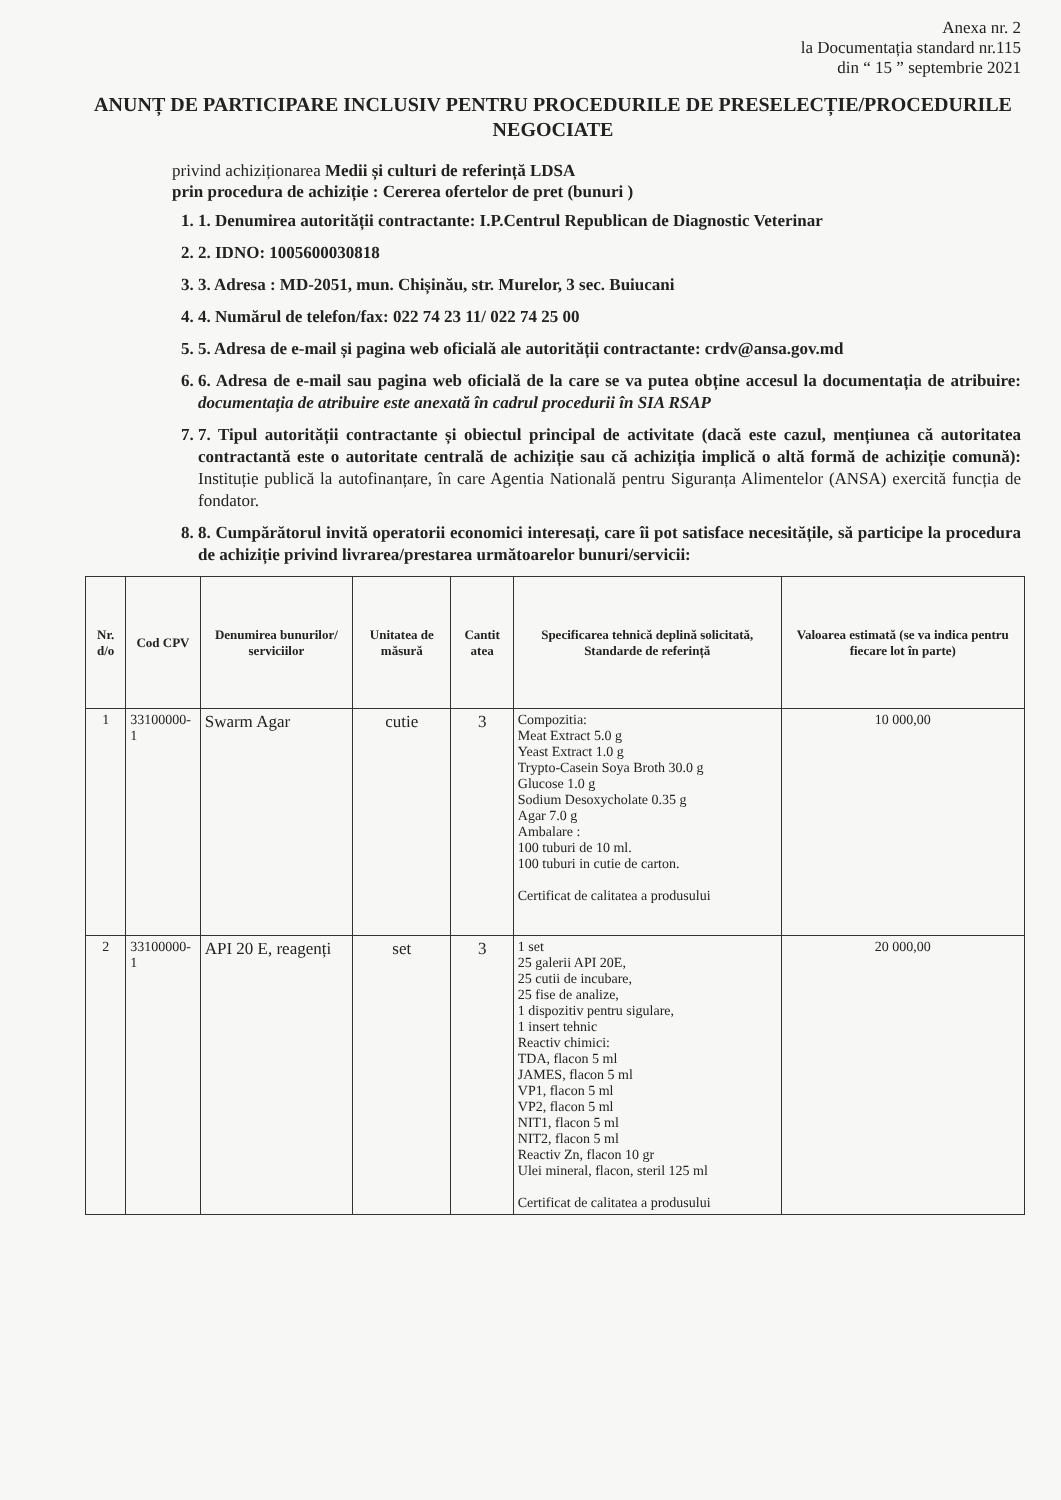Anexa nr. 2
la Documentația standard nr.115
din “ 15 ” septembrie 2021
ANUNȚ DE PARTICIPARE INCLUSIV PENTRU PROCEDURILE DE PRESELECȚIE/PROCEDURILE NEGOCIATE
privind achiziționarea Medii și culturi de referință LDSA
prin procedura de achiziție : Cererea ofertelor de pret (bunuri )
1. 1. Denumirea autorității contractante: I.P.Centrul Republican de Diagnostic Veterinar
2. 2. IDNO: 1005600030818
3. 3. Adresa : MD-2051, mun. Chișinău, str. Murelor, 3 sec. Buiucani
4. 4. Numărul de telefon/fax: 022 74 23 11/ 022 74 25 00
5. 5. Adresa de e-mail și pagina web oficială ale autorității contractante: crdv@ansa.gov.md
6. 6. Adresa de e-mail sau pagina web oficială de la care se va putea obține accesul la documentația de atribuire: documentația de atribuire este anexată în cadrul procedurii în SIA RSAP
7. 7. Tipul autorității contractante și obiectul principal de activitate (dacă este cazul, mențiunea că autoritatea contractantă este o autoritate centrală de achiziție sau că achiziția implică o altă formă de achiziție comună): Instituție publică la autofinanțare, în care Agentia Natională pentru Siguranța Alimentelor (ANSA) exercită funcția de fondator.
8. 8. Cumpărătorul invită operatorii economici interesați, care îi pot satisface necesitățile, să participe la procedura de achiziție privind livrarea/prestarea următoarelor bunuri/servicii:
| Nr. d/o | Cod CPV | Denumirea bunurilor/ serviciilor | Unitatea de măsură | Cantit atea | Specificarea tehnică deplină solicitată, Standarde de referință | Valoarea estimată (se va indica pentru fiecare lot în parte) |
| --- | --- | --- | --- | --- | --- | --- |
| 1 | 33100000-1 | Swarm Agar | cutie | 3 | Compozitia: Meat Extract 5.0 g Yeast Extract 1.0 g Trypto-Casein Soya Broth 30.0 g Glucose 1.0 g Sodium Desoxycholate 0.35 g Agar 7.0 g Ambalare : 100 tuburi de 10 ml. 100 tuburi in cutie de carton. Certificat de calitatea a produsului | 10 000,00 |
| 2 | 33100000-1 | API 20 E, reagenți | set | 3 | 1 set 25 galerii API 20E, 25 cutii de incubare, 25 fise de analize, 1 dispozitiv pentru sigulare, 1 insert tehnic Reactiv chimici: TDA, flacon 5 ml JAMES, flacon 5 ml VP1, flacon 5 ml VP2, flacon 5 ml NIT1, flacon 5 ml NIT2, flacon 5 ml Reactiv Zn, flacon 10 gr Ulei mineral, flacon, steril 125 ml Certificat de calitatea a produsului | 20 000,00 |